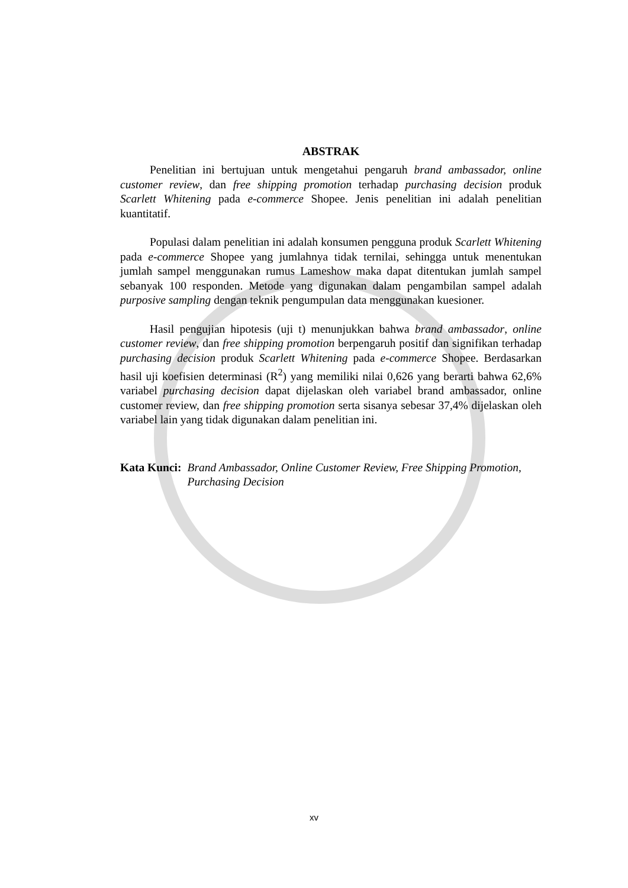ABSTRAK
Penelitian ini bertujuan untuk mengetahui pengaruh brand ambassador, online customer review, dan free shipping promotion terhadap purchasing decision produk Scarlett Whitening pada e-commerce Shopee. Jenis penelitian ini adalah penelitian kuantitatif.
Populasi dalam penelitian ini adalah konsumen pengguna produk Scarlett Whitening pada e-commerce Shopee yang jumlahnya tidak ternilai, sehingga untuk menentukan jumlah sampel menggunakan rumus Lameshow maka dapat ditentukan jumlah sampel sebanyak 100 responden. Metode yang digunakan dalam pengambilan sampel adalah purposive sampling dengan teknik pengumpulan data menggunakan kuesioner.
Hasil pengujian hipotesis (uji t) menunjukkan bahwa brand ambassador, online customer review, dan free shipping promotion berpengaruh positif dan signifikan terhadap purchasing decision produk Scarlett Whitening pada e-commerce Shopee. Berdasarkan hasil uji koefisien determinasi (R<sup>2</sup>) yang memiliki nilai 0,626 yang berarti bahwa 62,6% variabel purchasing decision dapat dijelaskan oleh variabel brand ambassador, online customer review, dan free shipping promotion serta sisanya sebesar 37,4% dijelaskan oleh variabel lain yang tidak digunakan dalam penelitian ini.
Kata Kunci: Brand Ambassador, Online Customer Review, Free Shipping Promotion, Purchasing Decision
xv